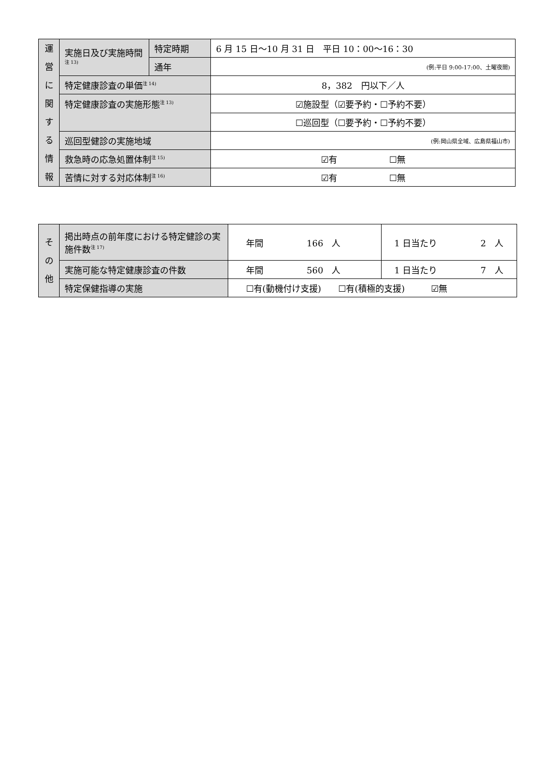| 運 営 に 関 す る 情 報 | 実施日及び実施時間<sup>注 13)</sup> | 特定時期 | 6 月 15 日～10 月 31 日 平日 10：00～16：30 |
| | | 通年 | (例:平日 9:00-17:00、土曜夜間) |
| | 特定健康診査の単価<sup>注 14)</sup> | | 8，382 円以下／人 |
| | 特定健康診査の実施形態<sup>注 13)</sup> | | ☑施設型（☑要予約・☐予約不要） |
| | | | ☐巡回型（☐要予約・☐予約不要） |
| | 巡回型健診の実施地域 | | (例:岡山県全域、広島県福山市) |
| | 救急時の応急処置体制<sup>注 15)</sup> | | ☑有 ☐無 |
| | 苦情に対する対応体制<sup>注 16)</sup> | | ☑有 ☐無 |
| そ の 他 | 掲出時点の前年度における特定健診の実施件数<sup>注 17)</sup> | 年間 166 人 | 1 日当たり 2 人 |
| | 実施可能な特定健康診査の件数 | 年間 560 人 | 1 日当たり 7 人 |
| | 特定保健指導の実施 | ☐有(動機付け支援) ☐有(積極的支援) ☑無 | |